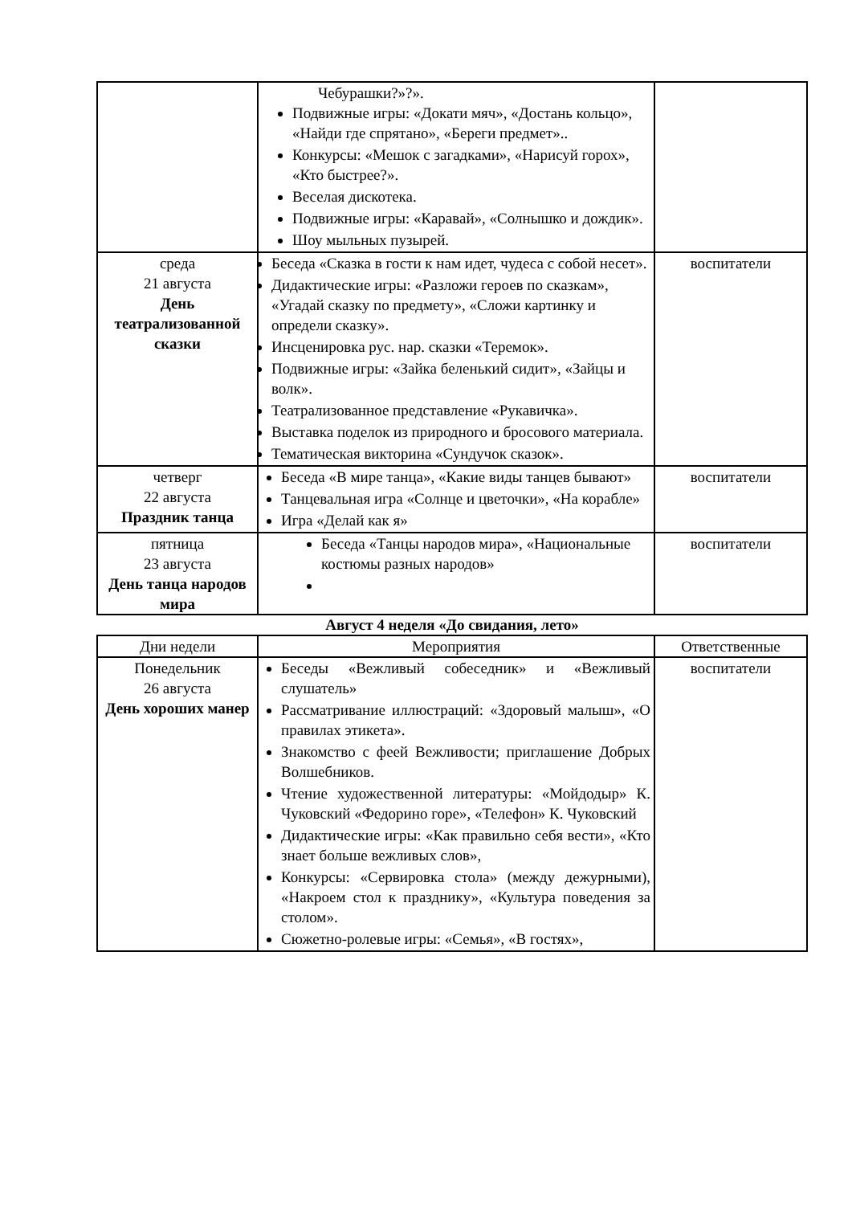| | Чебурашки?»?». Подвижные игры: «Докати мяч», «Достань кольцо», «Найди где спрятано», «Береги предмет».. Конкурсы: «Мешок с загадками», «Нарисуй горох», «Кто быстрее?». Веселая дискотека. Подвижные игры: «Каравай», «Солнышко и дождик». Шоу мыльных пузырей. | |
| среда 21 августа День театрализованной сказки | Беседа «Сказка в гости к нам идет, чудеса с собой несет». Дидактические игры: «Разложи героев по сказкам», «Угадай сказку по предмету», «Сложи картинку и определи сказку». Инсценировка рус. нар. сказки «Теремок». Подвижные игры: «Зайка беленький сидит», «Зайцы и волк». Театрализованное представление «Рукавичка». Выставка поделок из природного и бросового материала. Тематическая викторина «Сундучок сказок». | воспитатели |
| четверг 22 августа Праздник танца | Беседа «В мире танца», «Какие виды танцев бывают» Танцевальная игра «Солнце и цветочки», «На корабле» Игра «Делай как я» | воспитатели |
| пятница 23 августа День танца народов мира | Беседа «Танцы народов мира», «Национальные костюмы разных народов» | воспитатели |
Август 4 неделя «До свидания, лето»
| Дни недели | Мероприятия | Ответственные |
| --- | --- | --- |
| Понедельник 26 августа День хороших манер | Беседы «Вежливый собеседник» и «Вежливый слушатель» Рассматривание иллюстраций: «Здоровый малыш», «О правилах этикета». Знакомство с феей Вежливости; приглашение Добрых Волшебников. Чтение художественной литературы: «Мойдодыр» К. Чуковский «Федорино горе», «Телефон» К. Чуковский Дидактические игры: «Как правильно себя вести», «Кто знает больше вежливых слов», Конкурсы: «Сервировка стола» (между дежурными), «Накроем стол к празднику», «Культура поведения за столом». Сюжетно-ролевые игры: «Семья», «В гостях», | воспитатели |